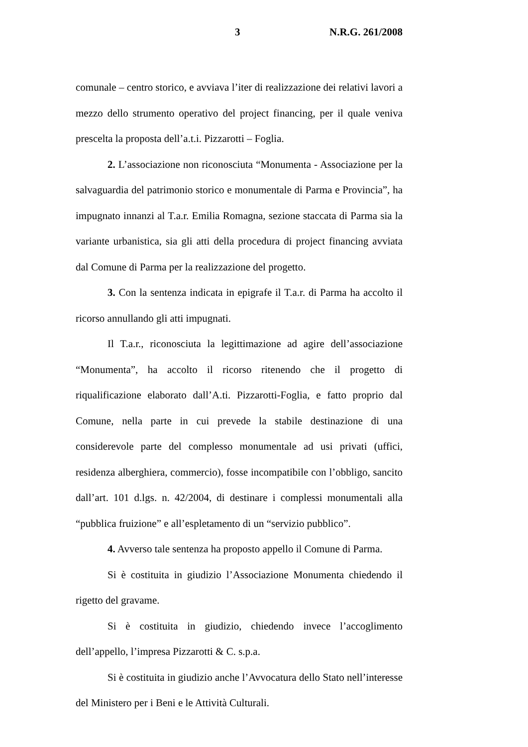3 N.R.G. 261/2008
comunale – centro storico, e avviava l’iter di realizzazione dei relativi lavori a mezzo dello strumento operativo del project financing, per il quale veniva prescelta la proposta dell’a.t.i. Pizzarotti – Foglia.
2. L’associazione non riconosciuta “Monumenta - Associazione per la salvaguardia del patrimonio storico e monumentale di Parma e Provincia”, ha impugnato innanzi al T.a.r. Emilia Romagna, sezione staccata di Parma sia la variante urbanistica, sia gli atti della procedura di project financing avviata dal Comune di Parma per la realizzazione del progetto.
3. Con la sentenza indicata in epigrafe il T.a.r. di Parma ha accolto il ricorso annullando gli atti impugnati.
Il T.a.r., riconosciuta la legittimazione ad agire dell’associazione “Monumenta”, ha accolto il ricorso ritenendo che il progetto di riqualificazione elaborato dall’A.ti. Pizzarotti-Foglia, e fatto proprio dal Comune, nella parte in cui prevede la stabile destinazione di una considerevole parte del complesso monumentale ad usi privati (uffici, residenza alberghiera, commercio), fosse incompatibile con l’obbligo, sancito dall’art. 101 d.lgs. n. 42/2004, di destinare i complessi monumentali alla “pubblica fruizione” e all’espletamento di un “servizio pubblico”.
4. Avverso tale sentenza ha proposto appello il Comune di Parma.
Si è costituita in giudizio l’Associazione Monumenta chiedendo il rigetto del gravame.
Si è costituita in giudizio, chiedendo invece l’accoglimento dell’appello, l’impresa Pizzarotti & C. s.p.a.
Si è costituita in giudizio anche l’Avvocatura dello Stato nell’interesse del Ministero per i Beni e le Attività Culturali.